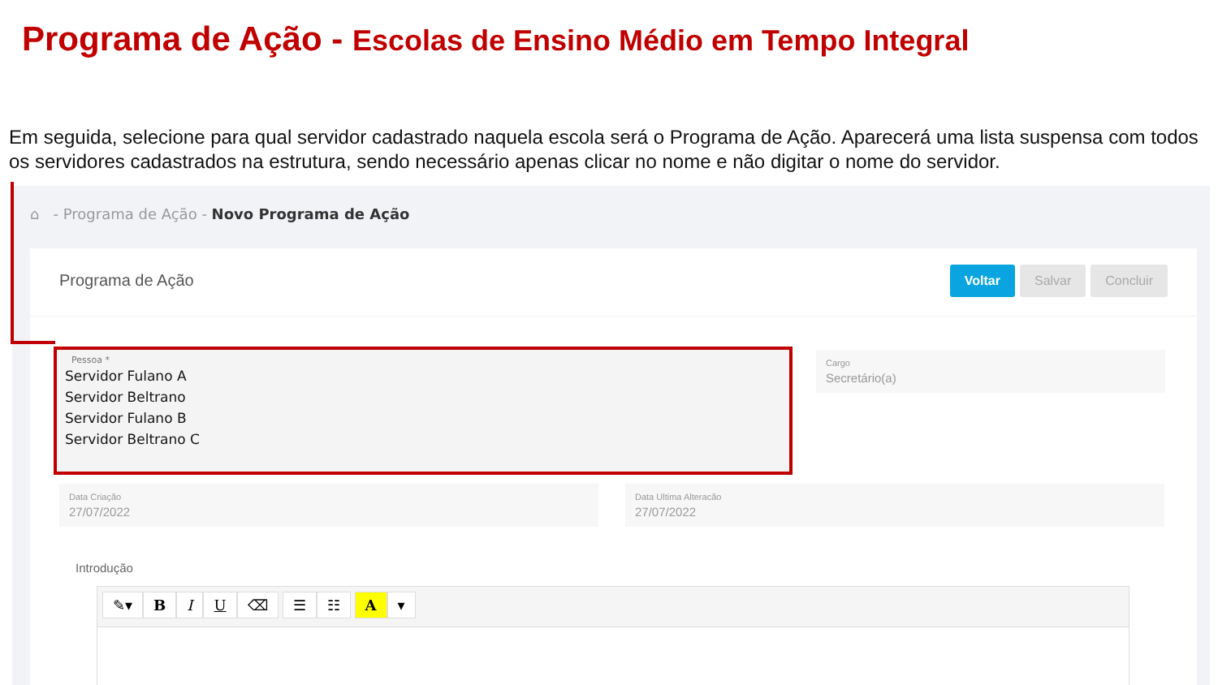Programa de Ação - Escolas de Ensino Médio em Tempo Integral
Em seguida, selecione para qual servidor cadastrado naquela escola será o Programa de Ação. Aparecerá uma lista suspensa com todos os servidores cadastrados na estrutura, sendo necessário apenas clicar no nome e não digitar o nome do servidor.
⌂ - Programa de Ação - Novo Programa de Ação
Programa de Ação
Voltar Salvar Concluir
Pessoa *
Servidor Fulano A
Servidor Beltrano
Servidor Fulano B
Servidor Beltrano C
Cargo
Secretário(a)
Data Criação
27/07/2022
Data Ultima Alteracão
27/07/2022
Introdução
✎▾ BIU ⌫ ☰ ☷ A ▾